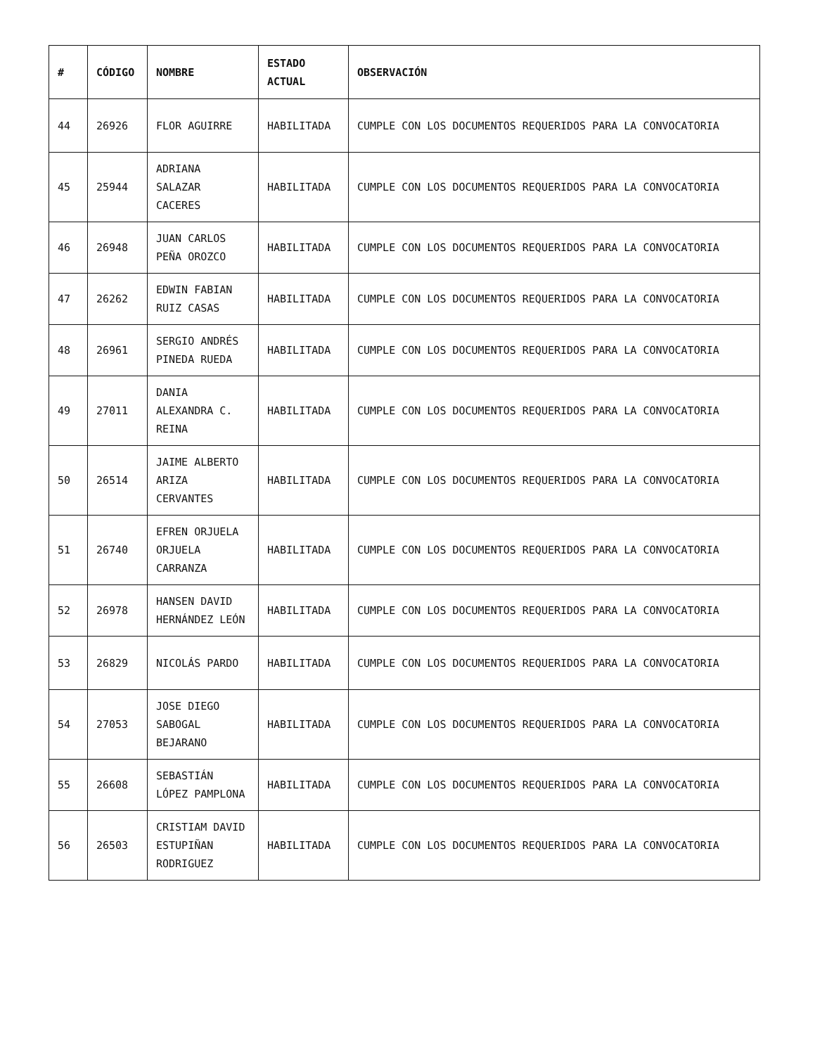| # | CÓDIGO | NOMBRE | ESTADO ACTUAL | OBSERVACIÓN |
| --- | --- | --- | --- | --- |
| 44 | 26926 | FLOR AGUIRRE | HABILITADA | CUMPLE CON LOS DOCUMENTOS REQUERIDOS PARA LA CONVOCATORIA |
| 45 | 25944 | ADRIANA SALAZAR CACERES | HABILITADA | CUMPLE CON LOS DOCUMENTOS REQUERIDOS PARA LA CONVOCATORIA |
| 46 | 26948 | JUAN CARLOS PEÑA OROZCO | HABILITADA | CUMPLE CON LOS DOCUMENTOS REQUERIDOS PARA LA CONVOCATORIA |
| 47 | 26262 | EDWIN FABIAN RUIZ CASAS | HABILITADA | CUMPLE CON LOS DOCUMENTOS REQUERIDOS PARA LA CONVOCATORIA |
| 48 | 26961 | SERGIO ANDRÉS PINEDA RUEDA | HABILITADA | CUMPLE CON LOS DOCUMENTOS REQUERIDOS PARA LA CONVOCATORIA |
| 49 | 27011 | DANIA ALEXANDRA C. REINA | HABILITADA | CUMPLE CON LOS DOCUMENTOS REQUERIDOS PARA LA CONVOCATORIA |
| 50 | 26514 | JAIME ALBERTO ARIZA CERVANTES | HABILITADA | CUMPLE CON LOS DOCUMENTOS REQUERIDOS PARA LA CONVOCATORIA |
| 51 | 26740 | EFREN ORJUELA ORJUELA CARRANZA | HABILITADA | CUMPLE CON LOS DOCUMENTOS REQUERIDOS PARA LA CONVOCATORIA |
| 52 | 26978 | HANSEN DAVID HERNÁNDEZ LEÓN | HABILITADA | CUMPLE CON LOS DOCUMENTOS REQUERIDOS PARA LA CONVOCATORIA |
| 53 | 26829 | NICOLÁS PARDO | HABILITADA | CUMPLE CON LOS DOCUMENTOS REQUERIDOS PARA LA CONVOCATORIA |
| 54 | 27053 | JOSE DIEGO SABOGAL BEJARANO | HABILITADA | CUMPLE CON LOS DOCUMENTOS REQUERIDOS PARA LA CONVOCATORIA |
| 55 | 26608 | SEBASTIÁN LÓPEZ PAMPLONA | HABILITADA | CUMPLE CON LOS DOCUMENTOS REQUERIDOS PARA LA CONVOCATORIA |
| 56 | 26503 | CRISTIAM DAVID ESTUPIÑAN RODRIGUEZ | HABILITADA | CUMPLE CON LOS DOCUMENTOS REQUERIDOS PARA LA CONVOCATORIA |